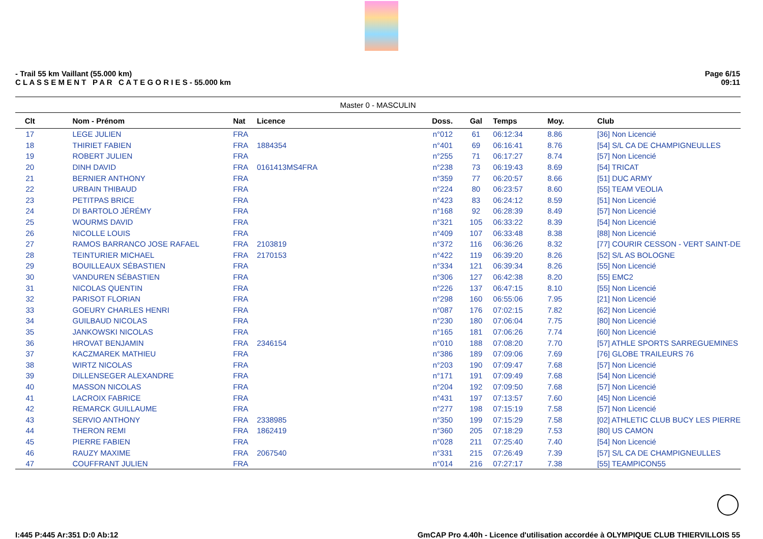- Trail 55 km Vaillant (55.000 km)
C L A S S E M E N T P A R C A T E G O R I E S - 55.000 km
Page 6/15
09:11
| Master 0 - MASCULIN | | | | | | | | |
| --- | --- | --- | --- | --- | --- | --- | --- | --- |
| Clt | Nom - Prénom | Nat | Licence | Doss. | Gal | Temps | Moy. | Club |
| 17 | LEGE JULIEN | FRA | | n°012 | 61 | 06:12:34 | 8.86 | [36] Non Licencié |
| 18 | THIRIET FABIEN | FRA | 1884354 | n°401 | 69 | 06:16:41 | 8.76 | [54] S/L CA DE CHAMPIGNEULLES |
| 19 | ROBERT JULIEN | FRA | | n°255 | 71 | 06:17:27 | 8.74 | [57] Non Licencié |
| 20 | DINH DAVID | FRA | 0161413MS4FRA | n°238 | 73 | 06:19:43 | 8.69 | [54] TRICAT |
| 21 | BERNIER ANTHONY | FRA | | n°359 | 77 | 06:20:57 | 8.66 | [51] DUC ARMY |
| 22 | URBAIN THIBAUD | FRA | | n°224 | 80 | 06:23:57 | 8.60 | [55] TEAM VEOLIA |
| 23 | PETITPAS BRICE | FRA | | n°423 | 83 | 06:24:12 | 8.59 | [51] Non Licencié |
| 24 | DI BARTOLO JÉRÉMY | FRA | | n°168 | 92 | 06:28:39 | 8.49 | [57] Non Licencié |
| 25 | WOURMS DAVID | FRA | | n°321 | 105 | 06:33:22 | 8.39 | [54] Non Licencié |
| 26 | NICOLLE LOUIS | FRA | | n°409 | 107 | 06:33:48 | 8.38 | [88] Non Licencié |
| 27 | RAMOS BARRANCO JOSE RAFAEL | FRA | 2103819 | n°372 | 116 | 06:36:26 | 8.32 | [77] COURIR CESSON - VERT SAINT-DE |
| 28 | TEINTURIER MICHAEL | FRA | 2170153 | n°422 | 119 | 06:39:20 | 8.26 | [52] S/L AS BOLOGNE |
| 29 | BOUILLEAUX SÉBASTIEN | FRA | | n°334 | 121 | 06:39:34 | 8.26 | [55] Non Licencié |
| 30 | VANDUREN SÉBASTIEN | FRA | | n°306 | 127 | 06:42:38 | 8.20 | [55] EMC2 |
| 31 | NICOLAS QUENTIN | FRA | | n°226 | 137 | 06:47:15 | 8.10 | [55] Non Licencié |
| 32 | PARISOT FLORIAN | FRA | | n°298 | 160 | 06:55:06 | 7.95 | [21] Non Licencié |
| 33 | GOEURY CHARLES HENRI | FRA | | n°087 | 176 | 07:02:15 | 7.82 | [62] Non Licencié |
| 34 | GUILBAUD NICOLAS | FRA | | n°230 | 180 | 07:06:04 | 7.75 | [80] Non Licencié |
| 35 | JANKOWSKI NICOLAS | FRA | | n°165 | 181 | 07:06:26 | 7.74 | [60] Non Licencié |
| 36 | HROVAT BENJAMIN | FRA | 2346154 | n°010 | 188 | 07:08:20 | 7.70 | [57] ATHLE SPORTS SARREGUEMINES |
| 37 | KACZMAREK MATHIEU | FRA | | n°386 | 189 | 07:09:06 | 7.69 | [76] GLOBE TRAILEURS 76 |
| 38 | WIRTZ NICOLAS | FRA | | n°203 | 190 | 07:09:47 | 7.68 | [57] Non Licencié |
| 39 | DILLENSEGER ALEXANDRE | FRA | | n°171 | 191 | 07:09:49 | 7.68 | [54] Non Licencié |
| 40 | MASSON NICOLAS | FRA | | n°204 | 192 | 07:09:50 | 7.68 | [57] Non Licencié |
| 41 | LACROIX FABRICE | FRA | | n°431 | 197 | 07:13:57 | 7.60 | [45] Non Licencié |
| 42 | REMARCK GUILLAUME | FRA | | n°277 | 198 | 07:15:19 | 7.58 | [57] Non Licencié |
| 43 | SERVIO ANTHONY | FRA | 2338985 | n°350 | 199 | 07:15:29 | 7.58 | [02] ATHLETIC CLUB BUCY LES PIERRE |
| 44 | THERON REMI | FRA | 1862419 | n°360 | 205 | 07:18:29 | 7.53 | [80] US CAMON |
| 45 | PIERRE FABIEN | FRA | | n°028 | 211 | 07:25:40 | 7.40 | [54] Non Licencié |
| 46 | RAUZY MAXIME | FRA | 2067540 | n°331 | 215 | 07:26:49 | 7.39 | [57] S/L CA DE CHAMPIGNEULLES |
| 47 | COUFFRANT JULIEN | FRA | | n°014 | 216 | 07:27:17 | 7.38 | [55] TEAMPICON55 |
I:445 P:445 Ar:351 D:0 Ab:12 GmCAP Pro 4.40h - Licence d'utilisation accordée à OLYMPIQUE CLUB THIERVILLOIS 55